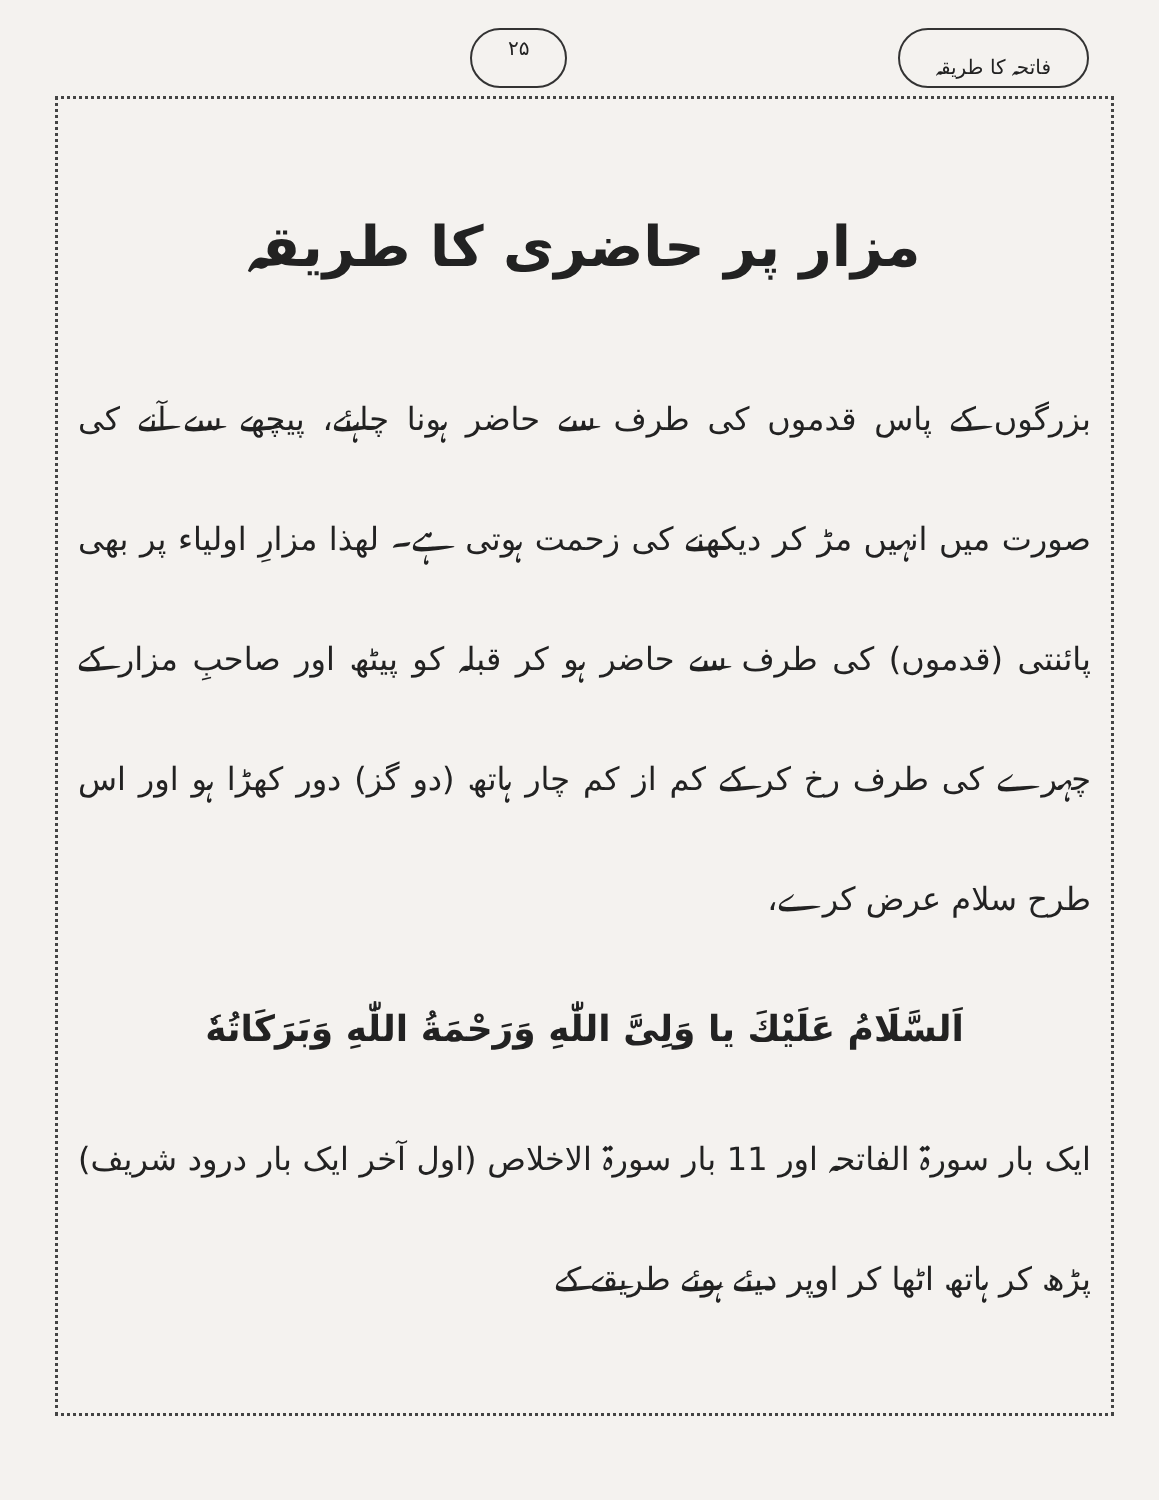فاتحہ کا طریقہ ۲۵
مزار پر حاضری کا طریقہ
بزرگوں کے پاس قدموں کی طرف سے حاضر ہونا چاہئے، پیچھے سے آنے کی صورت میں انہیں مڑ کر دیکھنے کی زحمت ہوتی ہے۔ لھذا مزارِ اولیاء پر بھی پائنتی (قدموں) کی طرف سے حاضر ہو کر قبلہ کو پیٹھ اور صاحبِ مزار کے چہرے کی طرف رخ کر کے کم از کم چار ہاتھ (دو گز) دور کھڑا ہو اور اس طرح سلام عرض کرے،
اَلسَّلَامُ عَلَیْكَ یا وَلِیَّ اللّٰهِ وَرَحْمَةُ اللّٰهِ وَبَرَکَاتُهٗ
ایک بار سورۃ الفاتحہ اور 11 بار سورۃ الاخلاص (اول آخر ایک بار درود شریف) پڑھ کر ہاتھ اٹھا کر اوپر دیئے ہوئے طریقے کے